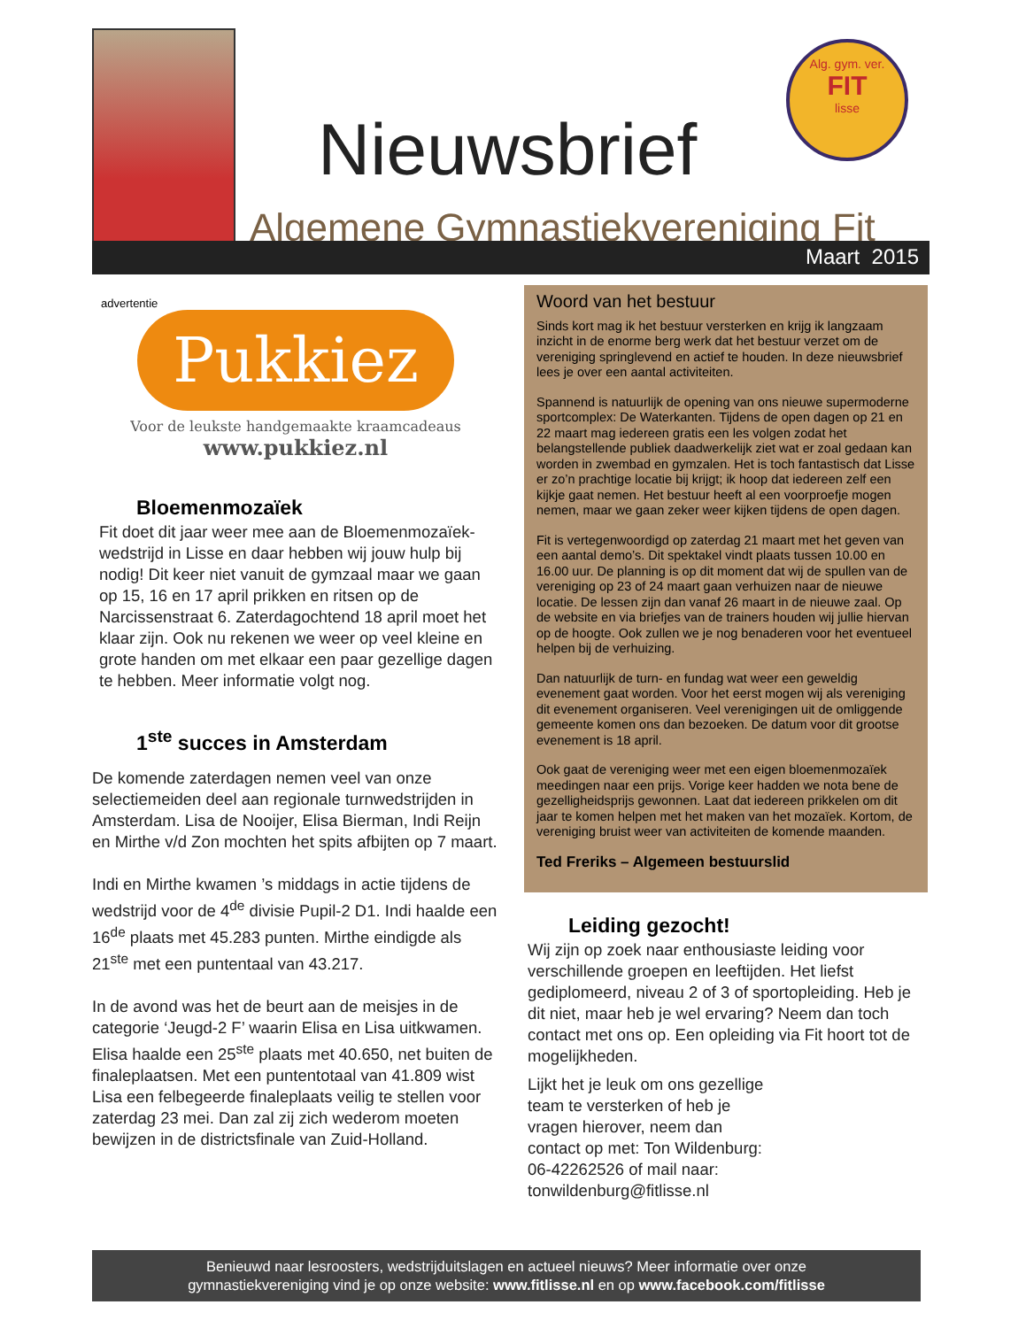Nieuwsbrief
Algemene Gymnastiekvereniging Fit
Alg. gym. ver.
FIT
lisse
Maart 2015
advertentie
Pukkiez
Voor de leukste handgemaakte kraamcadeaus
www.pukkiez.nl
Bloemenmozaïek
Fit doet dit jaar weer mee aan de Bloemenmozaïek-wedstrijd in Lisse en daar hebben wij jouw hulp bij nodig! Dit keer niet vanuit de gymzaal maar we gaan op 15, 16 en 17 april prikken en ritsen op de Narcissenstraat 6. Zaterdagochtend 18 april moet het klaar zijn. Ook nu rekenen we weer op veel kleine en grote handen om met elkaar een paar gezellige dagen te hebben. Meer informatie volgt nog.
1<sup>ste</sup> succes in Amsterdam
De komende zaterdagen nemen veel van onze selectiemeiden deel aan regionale turnwedstrijden in Amsterdam. Lisa de Nooijer, Elisa Bierman, Indi Reijn en Mirthe v/d Zon mochten het spits afbijten op 7 maart.
Indi en Mirthe kwamen ’s middags in actie tijdens de wedstrijd voor de 4<sup>de</sup> divisie Pupil-2 D1. Indi haalde een 16<sup>de</sup> plaats met 45.283 punten. Mirthe eindigde als 21<sup>ste</sup> met een puntentaal van 43.217.
In de avond was het de beurt aan de meisjes in de categorie ‘Jeugd-2 F’ waarin Elisa en Lisa uitkwamen. Elisa haalde een 25<sup>ste</sup> plaats met 40.650, net buiten de finaleplaatsen. Met een puntentotaal van 41.809 wist Lisa een felbegeerde finaleplaats veilig te stellen voor zaterdag 23 mei. Dan zal zij zich wederom moeten bewijzen in de districtsfinale van Zuid-Holland.
Woord van het bestuur
Sinds kort mag ik het bestuur versterken en krijg ik langzaam inzicht in de enorme berg werk dat het bestuur verzet om de vereniging springlevend en actief te houden. In deze nieuwsbrief lees je over een aantal activiteiten.
Spannend is natuurlijk de opening van ons nieuwe supermoderne sportcomplex: De Waterkanten. Tijdens de open dagen op 21 en 22 maart mag iedereen gratis een les volgen zodat het belangstellende publiek daadwerkelijk ziet wat er zoal gedaan kan worden in zwembad en gymzalen. Het is toch fantastisch dat Lisse er zo’n prachtige locatie bij krijgt; ik hoop dat iedereen zelf een kijkje gaat nemen. Het bestuur heeft al een voorproefje mogen nemen, maar we gaan zeker weer kijken tijdens de open dagen.
Fit is vertegenwoordigd op zaterdag 21 maart met het geven van een aantal demo’s. Dit spektakel vindt plaats tussen 10.00 en 16.00 uur. De planning is op dit moment dat wij de spullen van de vereniging op 23 of 24 maart gaan verhuizen naar de nieuwe locatie. De lessen zijn dan vanaf 26 maart in de nieuwe zaal. Op de website en via briefjes van de trainers houden wij jullie hiervan op de hoogte. Ook zullen we je nog benaderen voor het eventueel helpen bij de verhuizing.
Dan natuurlijk de turn- en fundag wat weer een geweldig evenement gaat worden. Voor het eerst mogen wij als vereniging dit evenement organiseren. Veel verenigingen uit de omliggende gemeente komen ons dan bezoeken. De datum voor dit grootse evenement is 18 april.
Ook gaat de vereniging weer met een eigen bloemenmozaïek meedingen naar een prijs. Vorige keer hadden we nota bene de gezelligheidsprijs gewonnen. Laat dat iedereen prikkelen om dit jaar te komen helpen met het maken van het mozaïek. Kortom, de vereniging bruist weer van activiteiten de komende maanden.
Ted Freriks – Algemeen bestuurslid
Leiding gezocht!
Wij zijn op zoek naar enthousiaste leiding voor verschillende groepen en leeftijden. Het liefst gediplomeerd, niveau 2 of 3 of sportopleiding. Heb je dit niet, maar heb je wel ervaring? Neem dan toch contact met ons op. Een opleiding via Fit hoort tot de mogelijkheden.
Lijkt het je leuk om ons gezellige team te versterken of heb je vragen hierover, neem dan contact op met: Ton Wildenburg: 06-42262526 of mail naar: tonwildenburg@fitlisse.nl
Benieuwd naar lesroosters, wedstrijduitslagen en actueel nieuws? Meer informatie over onze
gymnastiekvereniging vind je op onze website: www.fitlisse.nl en op www.facebook.com/fitlisse